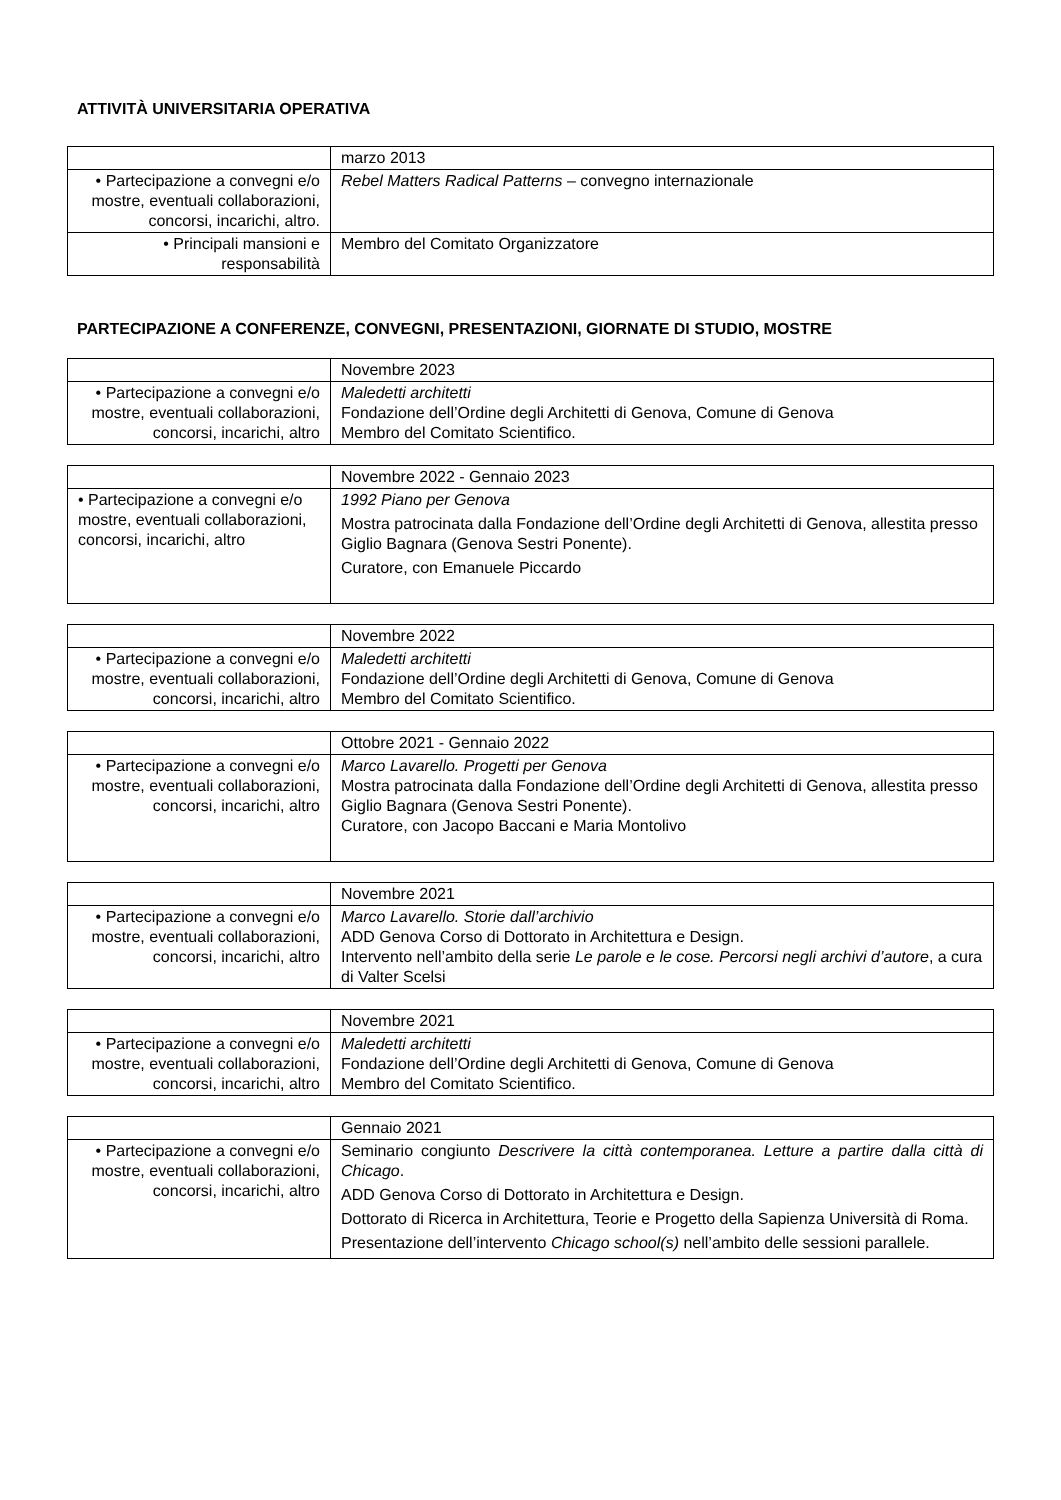ATTIVITÀ UNIVERSITARIA OPERATIVA
| | marzo 2013 |
| • Partecipazione a convegni e/o mostre, eventuali collaborazioni, concorsi, incarichi, altro. | Rebel Matters Radical Patterns – convegno internazionale |
| • Principali mansioni e responsabilità | Membro del Comitato Organizzatore |
PARTECIPAZIONE A CONFERENZE, CONVEGNI, PRESENTAZIONI, GIORNATE DI STUDIO, MOSTRE
| | Novembre 2023 |
| • Partecipazione a convegni e/o mostre, eventuali collaborazioni, concorsi, incarichi, altro | Maledetti architetti Fondazione dell’Ordine degli Architetti di Genova, Comune di Genova Membro del Comitato Scientifico. |
| | Novembre 2022 - Gennaio 2023 |
| • Partecipazione a convegni e/o mostre, eventuali collaborazioni, concorsi, incarichi, altro | 1992 Piano per Genova Mostra patrocinata dalla Fondazione dell’Ordine degli Architetti di Genova, allestita presso Giglio Bagnara (Genova Sestri Ponente). Curatore, con Emanuele Piccardo |
| | Novembre 2022 |
| • Partecipazione a convegni e/o mostre, eventuali collaborazioni, concorsi, incarichi, altro | Maledetti architetti Fondazione dell’Ordine degli Architetti di Genova, Comune di Genova Membro del Comitato Scientifico. |
| | Ottobre 2021 - Gennaio 2022 |
| • Partecipazione a convegni e/o mostre, eventuali collaborazioni, concorsi, incarichi, altro | Marco Lavarello. Progetti per Genova Mostra patrocinata dalla Fondazione dell’Ordine degli Architetti di Genova, allestita presso Giglio Bagnara (Genova Sestri Ponente). Curatore, con Jacopo Baccani e Maria Montolivo |
| | Novembre 2021 |
| • Partecipazione a convegni e/o mostre, eventuali collaborazioni, concorsi, incarichi, altro | Marco Lavarello. Storie dall’archivio ADD Genova Corso di Dottorato in Architettura e Design. Intervento nell’ambito della serie Le parole e le cose. Percorsi negli archivi d’autore , a cura di Valter Scelsi |
| | Novembre 2021 |
| • Partecipazione a convegni e/o mostre, eventuali collaborazioni, concorsi, incarichi, altro | Maledetti architetti Fondazione dell’Ordine degli Architetti di Genova, Comune di Genova Membro del Comitato Scientifico. |
| | Gennaio 2021 |
| • Partecipazione a convegni e/o mostre, eventuali collaborazioni, concorsi, incarichi, altro | Seminario congiunto Descrivere la città contemporanea. Letture a partire dalla città di Chicago . ADD Genova Corso di Dottorato in Architettura e Design. Dottorato di Ricerca in Architettura, Teorie e Progetto della Sapienza Università di Roma. Presentazione dell’intervento Chicago school(s) nell’ambito delle sessioni parallele. |